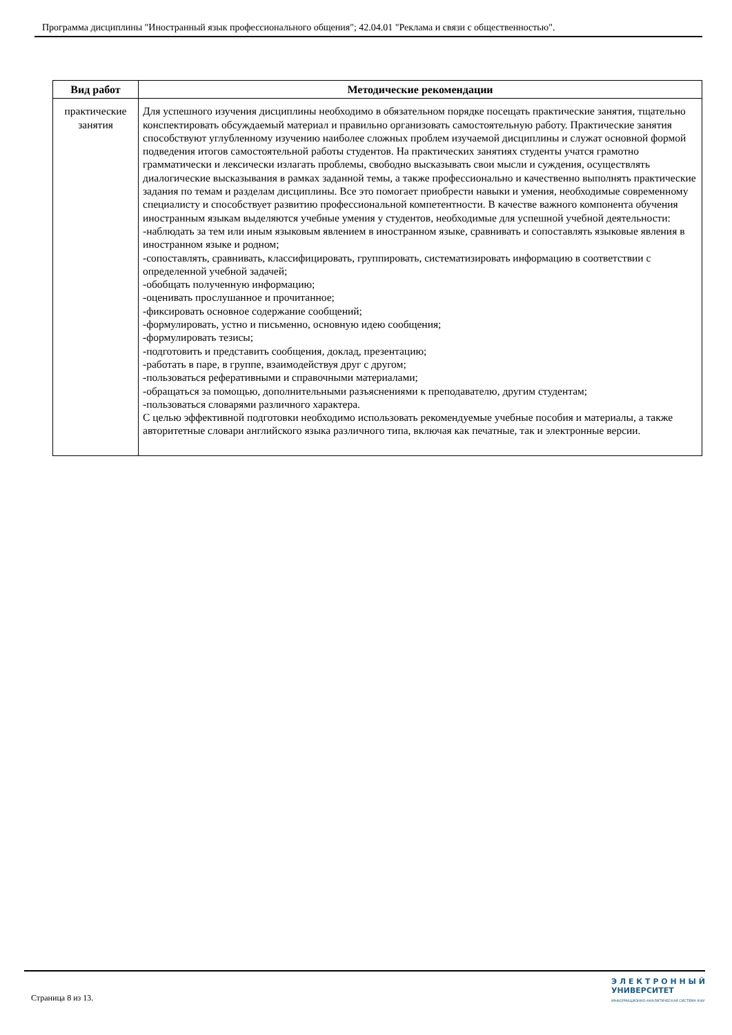Программа дисциплины "Иностранный язык профессионального общения"; 42.04.01 "Реклама и связи с общественностью".
| Вид работ | Методические рекомендации |
| --- | --- |
| практические занятия | Для успешного изучения дисциплины необходимо в обязательном порядке посещать практические занятия, тщательно конспектировать обсуждаемый материал и правильно организовать самостоятельную работу. Практические занятия способствуют углубленному изучению наиболее сложных проблем изучаемой дисциплины и служат основной формой подведения итогов самостоятельной работы студентов. На практических занятиях студенты учатся грамотно грамматически и лексически излагать проблемы, свободно высказывать свои мысли и суждения, осуществлять диалогические высказывания в рамках заданной темы, а также профессионально и качественно выполнять практические задания по темам и разделам дисциплины. Все это помогает приобрести навыки и умения, необходимые современному специалисту и способствует развитию профессиональной компетентности. В качестве важного компонента обучения иностранным языкам выделяются учебные умения у студентов, необходимые для успешной учебной деятельности: -наблюдать за тем или иным языковым явлением в иностранном языке, сравнивать и сопоставлять языковые явления в иностранном языке и родном; -сопоставлять, сравнивать, классифицировать, группировать, систематизировать информацию в соответствии с определенной учебной задачей; -обобщать полученную информацию; -оценивать прослушанное и прочитанное; -фиксировать основное содержание сообщений; -формулировать, устно и письменно, основную идею сообщения; -формулировать тезисы; -подготовить и представить сообщения, доклад, презентацию; -работать в паре, в группе, взаимодействуя друг с другом; -пользоваться реферативными и справочными материалами; -обращаться за помощью, дополнительными разъяснениями к преподавателю, другим студентам; -пользоваться словарями различного характера. С целью эффективной подготовки необходимо использовать рекомендуемые учебные пособия и материалы, а также авторитетные словари английского языка различного типа, включая как печатные, так и электронные версии. |
Страница 8 из 13.
Э Л Е К Т Р О Н Н Ы Й
УНИВЕРСИТЕТ
ИНФОРМАЦИОННО-АНАЛИТИЧЕСКАЯ СИСТЕМА КФУ